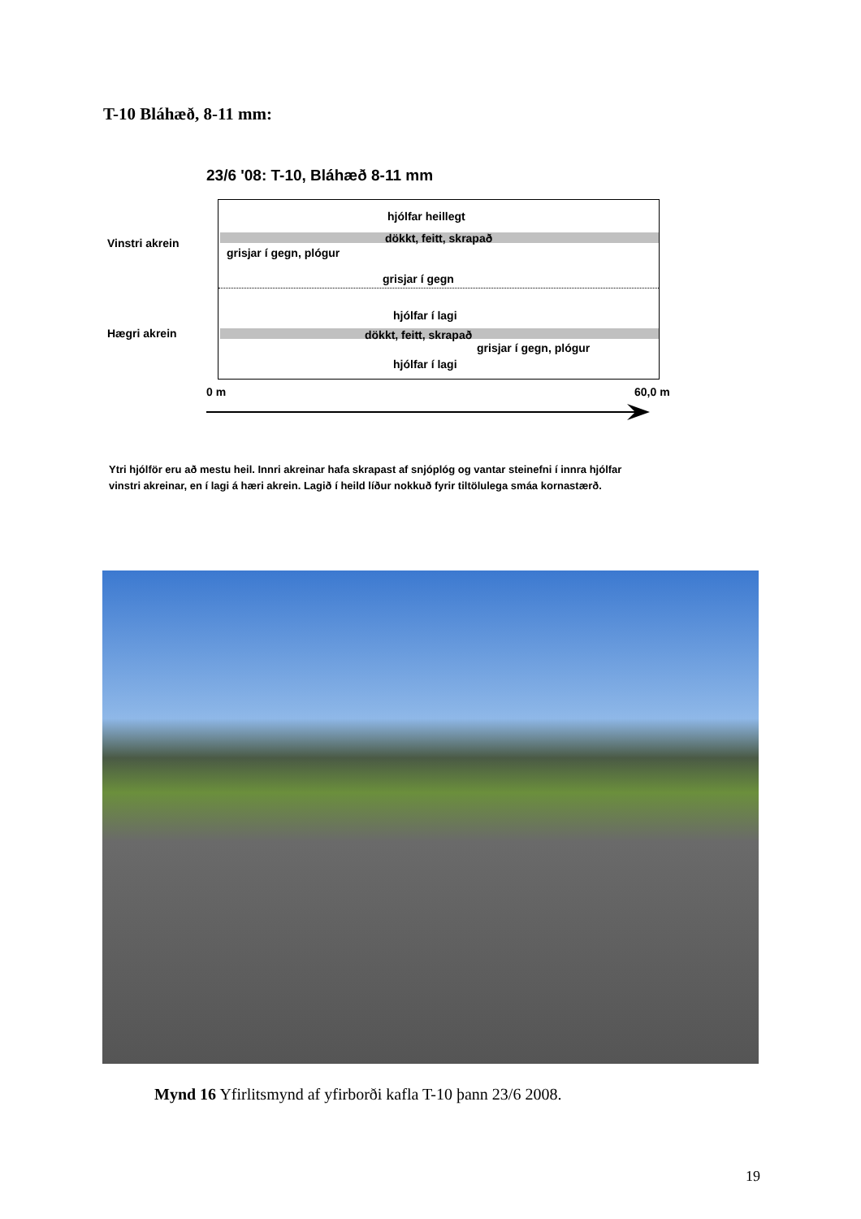T-10 Bláhæð, 8-11 mm:
23/6 '08: T-10, Bláhæð 8-11 mm
Vinstri akrein
hjólfar heillegt
dökkt, feitt, skrapað
grisjar í gegn, plógur
grisjar í gegn
hjólfar í lagi
dökkt, feitt, skrapað
grisjar í gegn, plógur
hjólfar í lagi
Hægri akrein
0 m 60,0 m
Ytri hjólför eru að mestu heil. Innri akreinar hafa skrapast af snjóplóg og vantar steinefni í innra hjólfar
vinstri akreinar, en í lagi á hæri akrein. Lagið í heild líður nokkuð fyrir tiltölulega smáa kornastærð.
Mynd 16 Yfirlitsmynd af yfirborði kafla T-10 þann 23/6 2008.
19